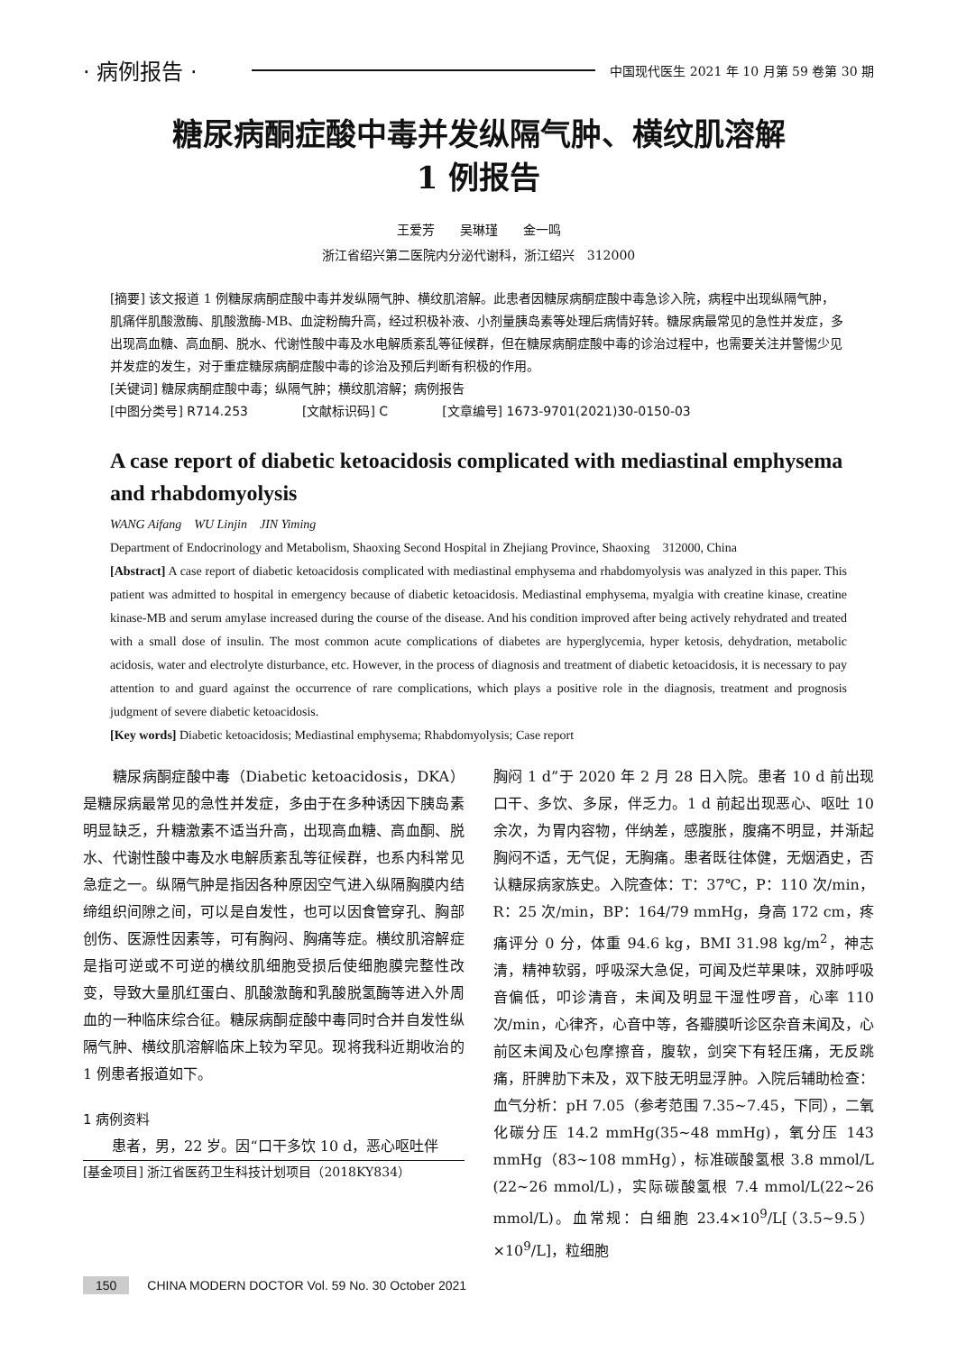· 病例报告 · 中国现代医生 2021 年 10 月第 59 卷第 30 期
糖尿病酮症酸中毒并发纵隔气肿、横纹肌溶解
1 例报告
王爱芳　　吴琳瑾　　金一鸣
浙江省绍兴第二医院内分泌代谢科，浙江绍兴　312000
[摘要] 该文报道 1 例糖尿病酮症酸中毒并发纵隔气肿、横纹肌溶解。此患者因糖尿病酮症酸中毒急诊入院，病程中出现纵隔气肿，肌痛伴肌酸激酶、肌酸激酶-MB、血淀粉酶升高，经过积极补液、小剂量胰岛素等处理后病情好转。糖尿病最常见的急性并发症，多出现高血糖、高血酮、脱水、代谢性酸中毒及水电解质紊乱等征候群，但在糖尿病酮症酸中毒的诊治过程中，也需要关注并警惕少见并发症的发生，对于重症糖尿病酮症酸中毒的诊治及预后判断有积极的作用。
[关键词] 糖尿病酮症酸中毒；纵隔气肿；横纹肌溶解；病例报告
[中图分类号] R714.253 [文献标识码] C [文章编号] 1673-9701(2021)30-0150-03
A case report of diabetic ketoacidosis complicated with mediastinal emphysema and rhabdomyolysis
WANG Aifang　WU Linjin　JIN Yiming
Department of Endocrinology and Metabolism, Shaoxing Second Hospital in Zhejiang Province, Shaoxing　312000, China
[Abstract] A case report of diabetic ketoacidosis complicated with mediastinal emphysema and rhabdomyolysis was analyzed in this paper. This patient was admitted to hospital in emergency because of diabetic ketoacidosis. Mediastinal emphysema, myalgia with creatine kinase, creatine kinase-MB and serum amylase increased during the course of the disease. And his condition improved after being actively rehydrated and treated with a small dose of insulin. The most common acute complications of diabetes are hyperglycemia, hyper ketosis, dehydration, metabolic acidosis, water and electrolyte disturbance, etc. However, in the process of diagnosis and treatment of diabetic ketoacidosis, it is necessary to pay attention to and guard against the occurrence of rare complications, which plays a positive role in the diagnosis, treatment and prognosis judgment of severe diabetic ketoacidosis.
[Key words] Diabetic ketoacidosis; Mediastinal emphysema; Rhabdomyolysis; Case report
　　糖尿病酮症酸中毒（Diabetic ketoacidosis，DKA）是糖尿病最常见的急性并发症，多由于在多种诱因下胰岛素明显缺乏，升糖激素不适当升高，出现高血糖、高血酮、脱水、代谢性酸中毒及水电解质紊乱等征候群，也系内科常见急症之一。纵隔气肿是指因各种原因空气进入纵隔胸膜内结缔组织间隙之间，可以是自发性，也可以因食管穿孔、胸部创伤、医源性因素等，可有胸闷、胸痛等症。横纹肌溶解症是指可逆或不可逆的横纹肌细胞受损后使细胞膜完整性改变，导致大量肌红蛋白、肌酸激酶和乳酸脱氢酶等进入外周血的一种临床综合征。糖尿病酮症酸中毒同时合并自发性纵隔气肿、横纹肌溶解临床上较为罕见。现将我科近期收治的 1 例患者报道如下。
1 病例资料
　　患者，男，22 岁。因“口干多饮 10 d，恶心呕吐伴
[基金项目] 浙江省医药卫生科技计划项目（2018KY834）
胸闷 1 d”于 2020 年 2 月 28 日入院。患者 10 d 前出现口干、多饮、多尿，伴乏力。1 d 前起出现恶心、呕吐 10 余次，为胃内容物，伴纳差，感腹胀，腹痛不明显，并渐起胸闷不适，无气促，无胸痛。患者既往体健，无烟酒史，否认糖尿病家族史。入院查体：T：37℃，P：110 次/min，R：25 次/min，BP：164/79 mmHg，身高 172 cm，疼痛评分 0 分，体重 94.6 kg，BMI 31.98 kg/m<sup>2</sup>，神志清，精神软弱，呼吸深大急促，可闻及烂苹果味，双肺呼吸音偏低，叩诊清音，未闻及明显干湿性啰音，心率 110 次/min，心律齐，心音中等，各瓣膜听诊区杂音未闻及，心前区未闻及心包摩擦音，腹软，剑突下有轻压痛，无反跳痛，肝脾肋下未及，双下肢无明显浮肿。入院后辅助检查：血气分析：pH 7.05（参考范围 7.35~7.45，下同），二氧化碳分压 14.2 mmHg(35~48 mmHg)，氧分压 143 mmHg（83~108 mmHg），标准碳酸氢根 3.8 mmol/L (22~26 mmol/L)，实际碳酸氢根 7.4 mmol/L(22~26 mmol/L)。血常规：白细胞 23.4×10<sup>9</sup>/L[（3.5~9.5）×10<sup>9</sup>/L]，粒细胞
150 CHINA MODERN DOCTOR Vol. 59 No. 30 October 2021